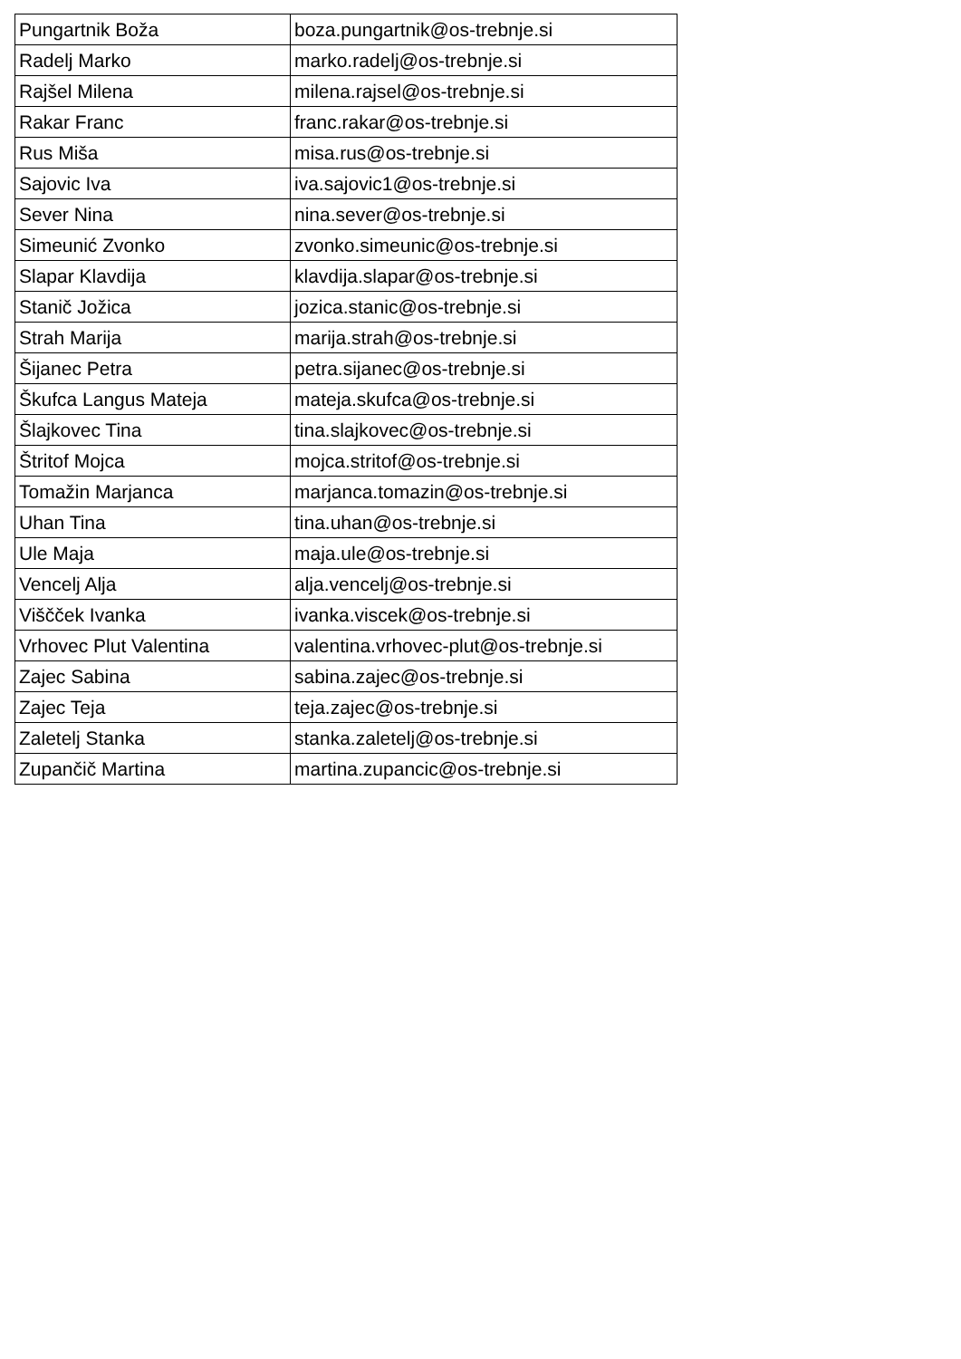| Pungartnik Boža | boza.pungartnik@os-trebnje.si |
| Radelj Marko | marko.radelj@os-trebnje.si |
| Rajšel Milena | milena.rajsel@os-trebnje.si |
| Rakar Franc | franc.rakar@os-trebnje.si |
| Rus Miša | misa.rus@os-trebnje.si |
| Sajovic Iva | iva.sajovic1@os-trebnje.si |
| Sever Nina | nina.sever@os-trebnje.si |
| Simeunić Zvonko | zvonko.simeunic@os-trebnje.si |
| Slapar Klavdija | klavdija.slapar@os-trebnje.si |
| Stanič Jožica | jozica.stanic@os-trebnje.si |
| Strah Marija | marija.strah@os-trebnje.si |
| Šijanec Petra | petra.sijanec@os-trebnje.si |
| Škufca Langus Mateja | mateja.skufca@os-trebnje.si |
| Šlajkovec Tina | tina.slajkovec@os-trebnje.si |
| Štritof Mojca | mojca.stritof@os-trebnje.si |
| Tomažin Marjanca | marjanca.tomazin@os-trebnje.si |
| Uhan Tina | tina.uhan@os-trebnje.si |
| Ule Maja | maja.ule@os-trebnje.si |
| Vencelj Alja | alja.vencelj@os-trebnje.si |
| Viščček Ivanka | ivanka.viscek@os-trebnje.si |
| Vrhovec Plut Valentina | valentina.vrhovec-plut@os-trebnje.si |
| Zajec Sabina | sabina.zajec@os-trebnje.si |
| Zajec Teja | teja.zajec@os-trebnje.si |
| Zaletelj Stanka | stanka.zaletelj@os-trebnje.si |
| Zupančič Martina | martina.zupancic@os-trebnje.si |